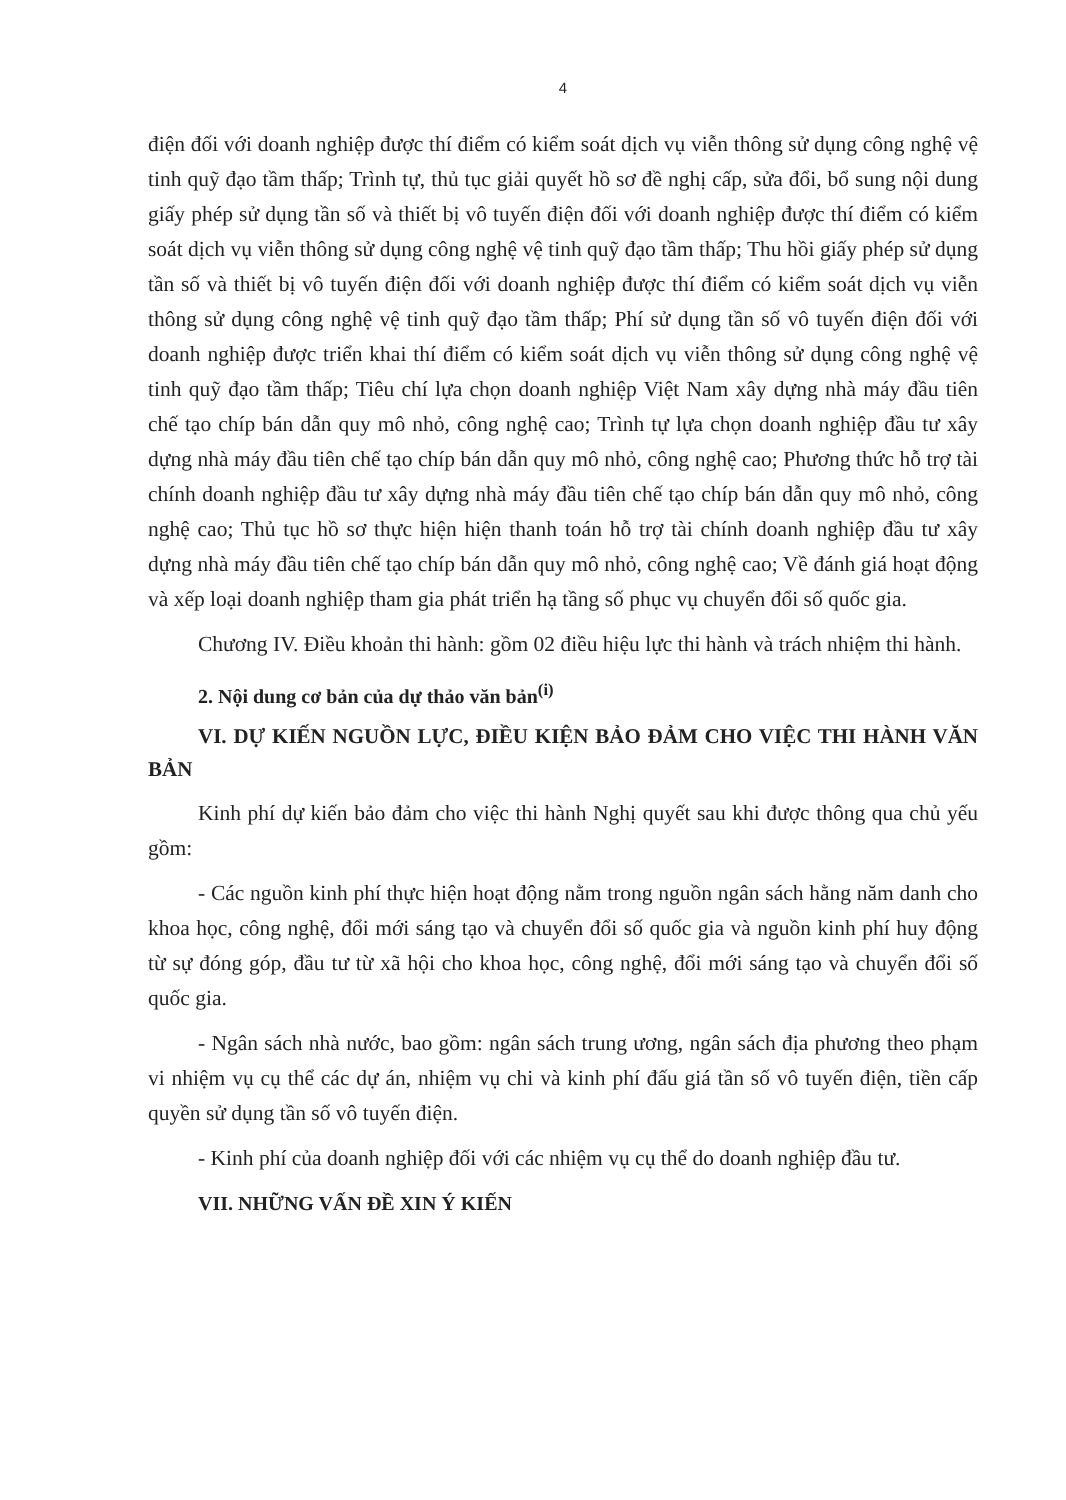4
điện đối với doanh nghiệp được thí điểm có kiểm soát dịch vụ viễn thông sử dụng công nghệ vệ tinh quỹ đạo tầm thấp; Trình tự, thủ tục giải quyết hồ sơ đề nghị cấp, sửa đổi, bổ sung nội dung giấy phép sử dụng tần số và thiết bị vô tuyến điện đối với doanh nghiệp được thí điểm có kiểm soát dịch vụ viễn thông sử dụng công nghệ vệ tinh quỹ đạo tầm thấp; Thu hồi giấy phép sử dụng tần số và thiết bị vô tuyến điện đối với doanh nghiệp được thí điểm có kiểm soát dịch vụ viễn thông sử dụng công nghệ vệ tinh quỹ đạo tầm thấp; Phí sử dụng tần số vô tuyến điện đối với doanh nghiệp được triển khai thí điểm có kiểm soát dịch vụ viễn thông sử dụng công nghệ vệ tinh quỹ đạo tầm thấp; Tiêu chí lựa chọn doanh nghiệp Việt Nam xây dựng nhà máy đầu tiên chế tạo chíp bán dẫn quy mô nhỏ, công nghệ cao; Trình tự lựa chọn doanh nghiệp đầu tư xây dựng nhà máy đầu tiên chế tạo chíp bán dẫn quy mô nhỏ, công nghệ cao; Phương thức hỗ trợ tài chính doanh nghiệp đầu tư xây dựng nhà máy đầu tiên chế tạo chíp bán dẫn quy mô nhỏ, công nghệ cao; Thủ tục hồ sơ thực hiện hiện thanh toán hỗ trợ tài chính doanh nghiệp đầu tư xây dựng nhà máy đầu tiên chế tạo chíp bán dẫn quy mô nhỏ, công nghệ cao; Về đánh giá hoạt động và xếp loại doanh nghiệp tham gia phát triển hạ tầng số phục vụ chuyển đổi số quốc gia.
Chương IV. Điều khoản thi hành: gồm 02 điều hiệu lực thi hành và trách nhiệm thi hành.
2. Nội dung cơ bản của dự thảo văn bản<sup>(i)</sup>
VI. DỰ KIẾN NGUỒN LỰC, ĐIỀU KIỆN BẢO ĐẢM CHO VIỆC THI HÀNH VĂN BẢN
Kinh phí dự kiến bảo đảm cho việc thi hành Nghị quyết sau khi được thông qua chủ yếu gồm:
- Các nguồn kinh phí thực hiện hoạt động nằm trong nguồn ngân sách hằng năm danh cho khoa học, công nghệ, đổi mới sáng tạo và chuyển đổi số quốc gia và nguồn kinh phí huy động từ sự đóng góp, đầu tư từ xã hội cho khoa học, công nghệ, đổi mới sáng tạo và chuyển đổi số quốc gia.
- Ngân sách nhà nước, bao gồm: ngân sách trung ương, ngân sách địa phương theo phạm vi nhiệm vụ cụ thể các dự án, nhiệm vụ chi và kinh phí đấu giá tần số vô tuyến điện, tiền cấp quyền sử dụng tần số vô tuyến điện.
- Kinh phí của doanh nghiệp đối với các nhiệm vụ cụ thể do doanh nghiệp đầu tư.
VII. NHỮNG VẤN ĐỀ XIN Ý KIẾN